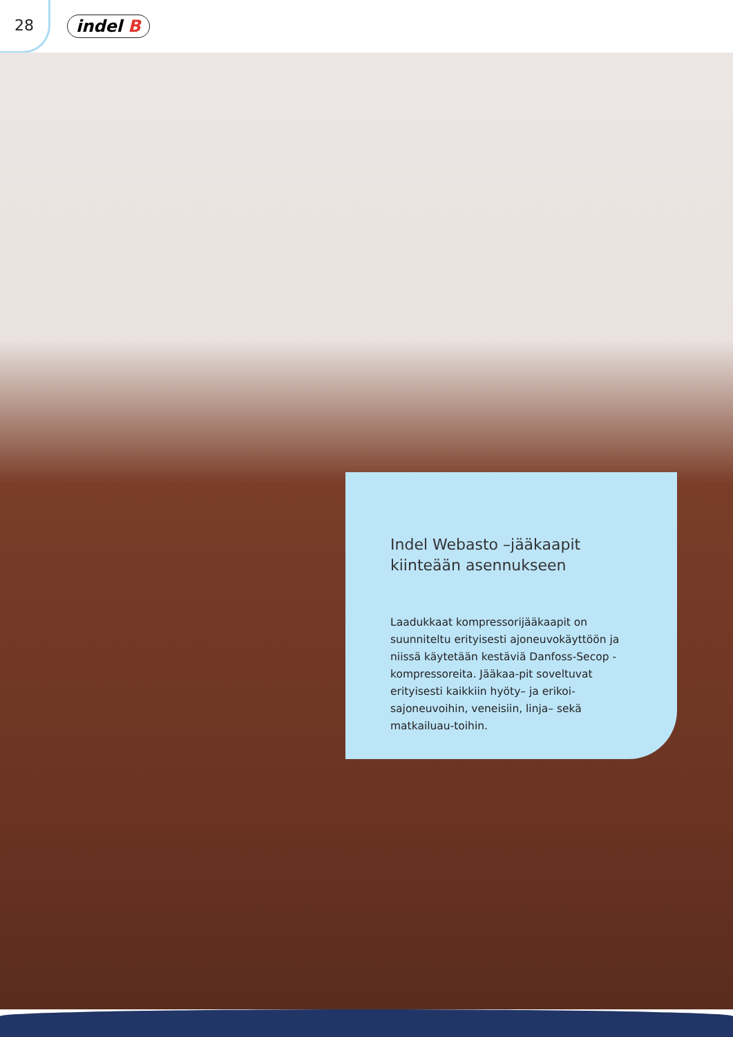28
indel B
Indel Webasto –jääkaapit kiinteään asennukseen
Laadukkaat kompressorijääkaapit on suunniteltu erityisesti ajoneuvokäyttöön ja niissä käytetään kestäviä Danfoss-Secop -kompressoreita. Jääkaa-pit soveltuvat erityisesti kaikkiin hyöty– ja erikoi-sajoneuvoihin, veneisiin, linja– sekä matkailuau-toihin.